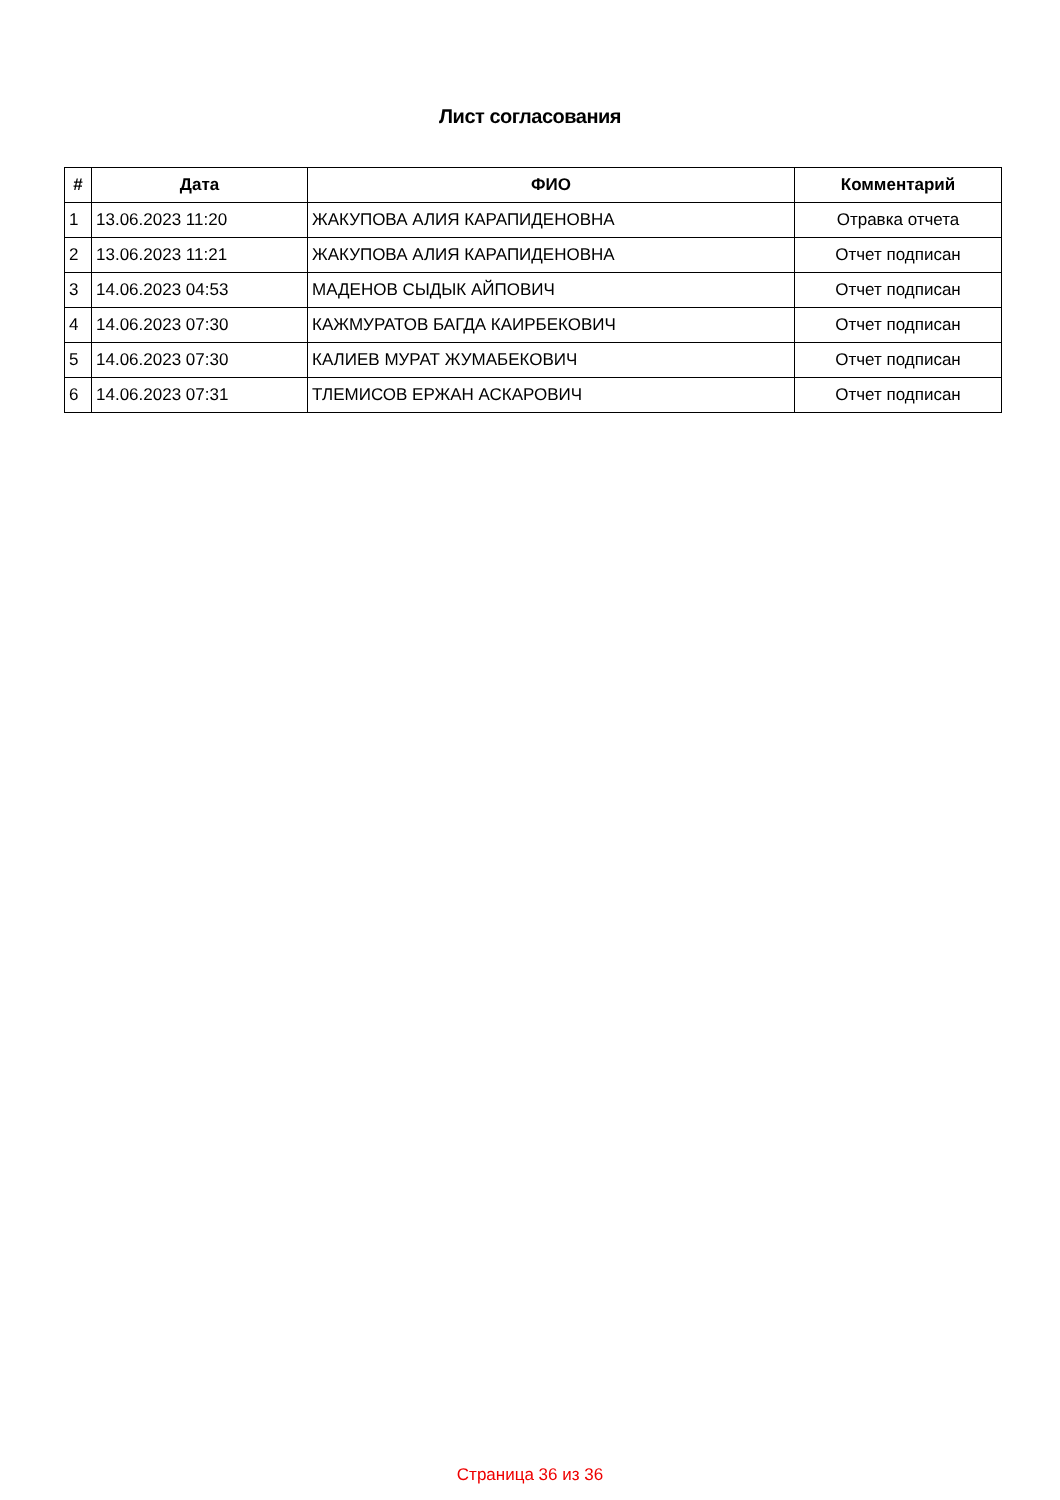Лист согласования
| # | Дата | ФИО | Комментарий |
| --- | --- | --- | --- |
| 1 | 13.06.2023 11:20 | ЖАКУПОВА АЛИЯ КАРАПИДЕНОВНА | Отравка отчета |
| 2 | 13.06.2023 11:21 | ЖАКУПОВА АЛИЯ КАРАПИДЕНОВНА | Отчет подписан |
| 3 | 14.06.2023 04:53 | МАДЕНОВ СЫДЫК АЙПОВИЧ | Отчет подписан |
| 4 | 14.06.2023 07:30 | КАЖМУРАТОВ БАГДА КАИРБЕКОВИЧ | Отчет подписан |
| 5 | 14.06.2023 07:30 | КАЛИЕВ МУРАТ ЖУМАБЕКОВИЧ | Отчет подписан |
| 6 | 14.06.2023 07:31 | ТЛЕМИСОВ ЕРЖАН АСКАРОВИЧ | Отчет подписан |
Страница 36 из 36